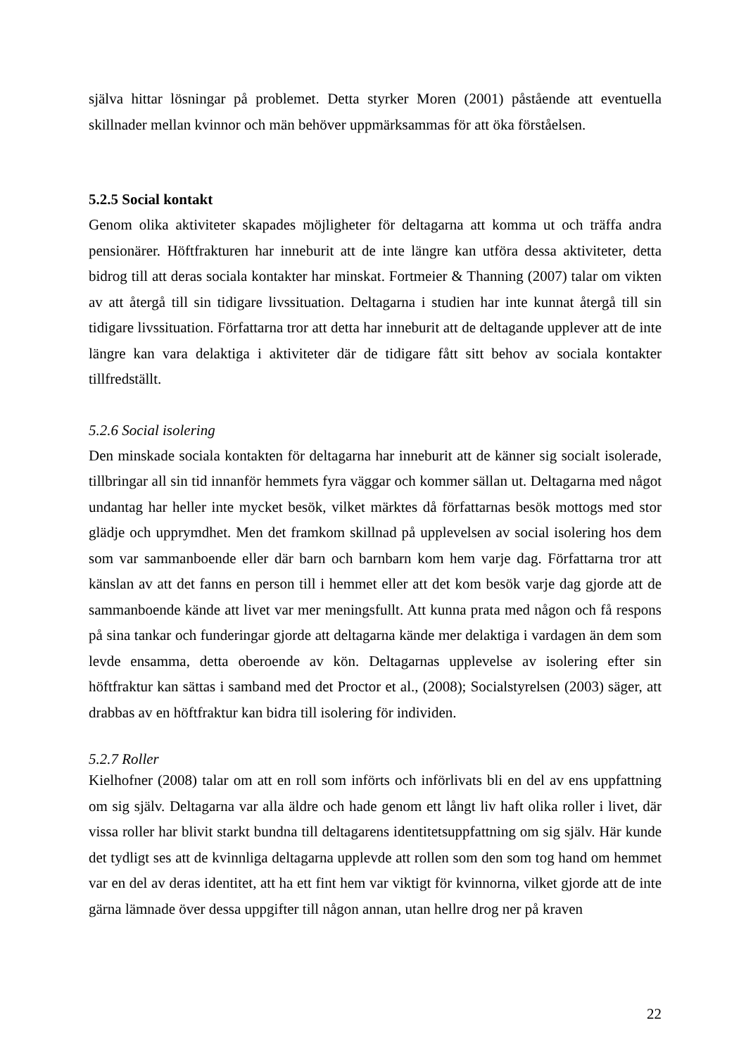själva hittar lösningar på problemet. Detta styrker Moren (2001) påstående att eventuella skillnader mellan kvinnor och män behöver uppmärksammas för att öka förståelsen.
5.2.5 Social kontakt
Genom olika aktiviteter skapades möjligheter för deltagarna att komma ut och träffa andra pensionärer. Höftfrakturen har inneburit att de inte längre kan utföra dessa aktiviteter, detta bidrog till att deras sociala kontakter har minskat. Fortmeier & Thanning (2007) talar om vikten av att återgå till sin tidigare livssituation. Deltagarna i studien har inte kunnat återgå till sin tidigare livssituation. Författarna tror att detta har inneburit att de deltagande upplever att de inte längre kan vara delaktiga i aktiviteter där de tidigare fått sitt behov av sociala kontakter tillfredställt.
5.2.6 Social isolering
Den minskade sociala kontakten för deltagarna har inneburit att de känner sig socialt isolerade, tillbringar all sin tid innanför hemmets fyra väggar och kommer sällan ut. Deltagarna med något undantag har heller inte mycket besök, vilket märktes då författarnas besök mottogs med stor glädje och upprymdhet. Men det framkom skillnad på upplevelsen av social isolering hos dem som var sammanboende eller där barn och barnbarn kom hem varje dag. Författarna tror att känslan av att det fanns en person till i hemmet eller att det kom besök varje dag gjorde att de sammanboende kände att livet var mer meningsfullt. Att kunna prata med någon och få respons på sina tankar och funderingar gjorde att deltagarna kände mer delaktiga i vardagen än dem som levde ensamma, detta oberoende av kön. Deltagarnas upplevelse av isolering efter sin höftfraktur kan sättas i samband med det Proctor et al., (2008); Socialstyrelsen (2003) säger, att drabbas av en höftfraktur kan bidra till isolering för individen.
5.2.7 Roller
Kielhofner (2008) talar om att en roll som införts och införlivats bli en del av ens uppfattning om sig själv. Deltagarna var alla äldre och hade genom ett långt liv haft olika roller i livet, där vissa roller har blivit starkt bundna till deltagarens identitetsuppfattning om sig själv. Här kunde det tydligt ses att de kvinnliga deltagarna upplevde att rollen som den som tog hand om hemmet var en del av deras identitet, att ha ett fint hem var viktigt för kvinnorna, vilket gjorde att de inte gärna lämnade över dessa uppgifter till någon annan, utan hellre drog ner på kraven
22